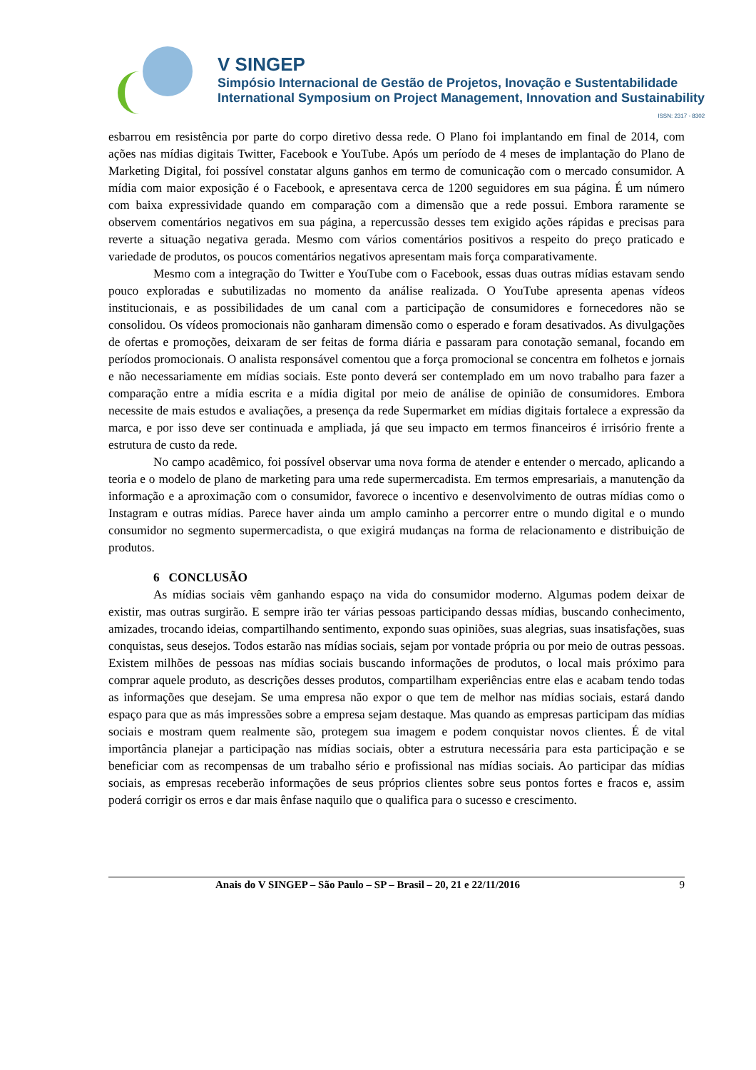V SINGEP
Simpósio Internacional de Gestão de Projetos, Inovação e Sustentabilidade
International Symposium on Project Management, Innovation and Sustainability
ISSN: 2317 - 8302
esbarrou em resistência por parte do corpo diretivo dessa rede. O Plano foi implantando em final de 2014, com ações nas mídias digitais Twitter, Facebook e YouTube. Após um período de 4 meses de implantação do Plano de Marketing Digital, foi possível constatar alguns ganhos em termo de comunicação com o mercado consumidor. A mídia com maior exposição é o Facebook, e apresentava cerca de 1200 seguidores em sua página. É um número com baixa expressividade quando em comparação com a dimensão que a rede possui. Embora raramente se observem comentários negativos em sua página, a repercussão desses tem exigido ações rápidas e precisas para reverte a situação negativa gerada. Mesmo com vários comentários positivos a respeito do preço praticado e variedade de produtos, os poucos comentários negativos apresentam mais força comparativamente.
Mesmo com a integração do Twitter e YouTube com o Facebook, essas duas outras mídias estavam sendo pouco exploradas e subutilizadas no momento da análise realizada. O YouTube apresenta apenas vídeos institucionais, e as possibilidades de um canal com a participação de consumidores e fornecedores não se consolidou. Os vídeos promocionais não ganharam dimensão como o esperado e foram desativados. As divulgações de ofertas e promoções, deixaram de ser feitas de forma diária e passaram para conotação semanal, focando em períodos promocionais. O analista responsável comentou que a força promocional se concentra em folhetos e jornais e não necessariamente em mídias sociais. Este ponto deverá ser contemplado em um novo trabalho para fazer a comparação entre a mídia escrita e a mídia digital por meio de análise de opinião de consumidores. Embora necessite de mais estudos e avaliações, a presença da rede Supermarket em mídias digitais fortalece a expressão da marca, e por isso deve ser continuada e ampliada, já que seu impacto em termos financeiros é irrisório frente a estrutura de custo da rede.
No campo acadêmico, foi possível observar uma nova forma de atender e entender o mercado, aplicando a teoria e o modelo de plano de marketing para uma rede supermercadista. Em termos empresariais, a manutenção da informação e a aproximação com o consumidor, favorece o incentivo e desenvolvimento de outras mídias como o Instagram e outras mídias. Parece haver ainda um amplo caminho a percorrer entre o mundo digital e o mundo consumidor no segmento supermercadista, o que exigirá mudanças na forma de relacionamento e distribuição de produtos.
6 CONCLUSÃO
As mídias sociais vêm ganhando espaço na vida do consumidor moderno. Algumas podem deixar de existir, mas outras surgirão. E sempre irão ter várias pessoas participando dessas mídias, buscando conhecimento, amizades, trocando ideias, compartilhando sentimento, expondo suas opiniões, suas alegrias, suas insatisfações, suas conquistas, seus desejos. Todos estarão nas mídias sociais, sejam por vontade própria ou por meio de outras pessoas. Existem milhões de pessoas nas mídias sociais buscando informações de produtos, o local mais próximo para comprar aquele produto, as descrições desses produtos, compartilham experiências entre elas e acabam tendo todas as informações que desejam. Se uma empresa não expor o que tem de melhor nas mídias sociais, estará dando espaço para que as más impressões sobre a empresa sejam destaque. Mas quando as empresas participam das mídias sociais e mostram quem realmente são, protegem sua imagem e podem conquistar novos clientes. É de vital importância planejar a participação nas mídias sociais, obter a estrutura necessária para esta participação e se beneficiar com as recompensas de um trabalho sério e profissional nas mídias sociais. Ao participar das mídias sociais, as empresas receberão informações de seus próprios clientes sobre seus pontos fortes e fracos e, assim poderá corrigir os erros e dar mais ênfase naquilo que o qualifica para o sucesso e crescimento.
Anais do V SINGEP – São Paulo – SP – Brasil – 20, 21 e 22/11/2016 9